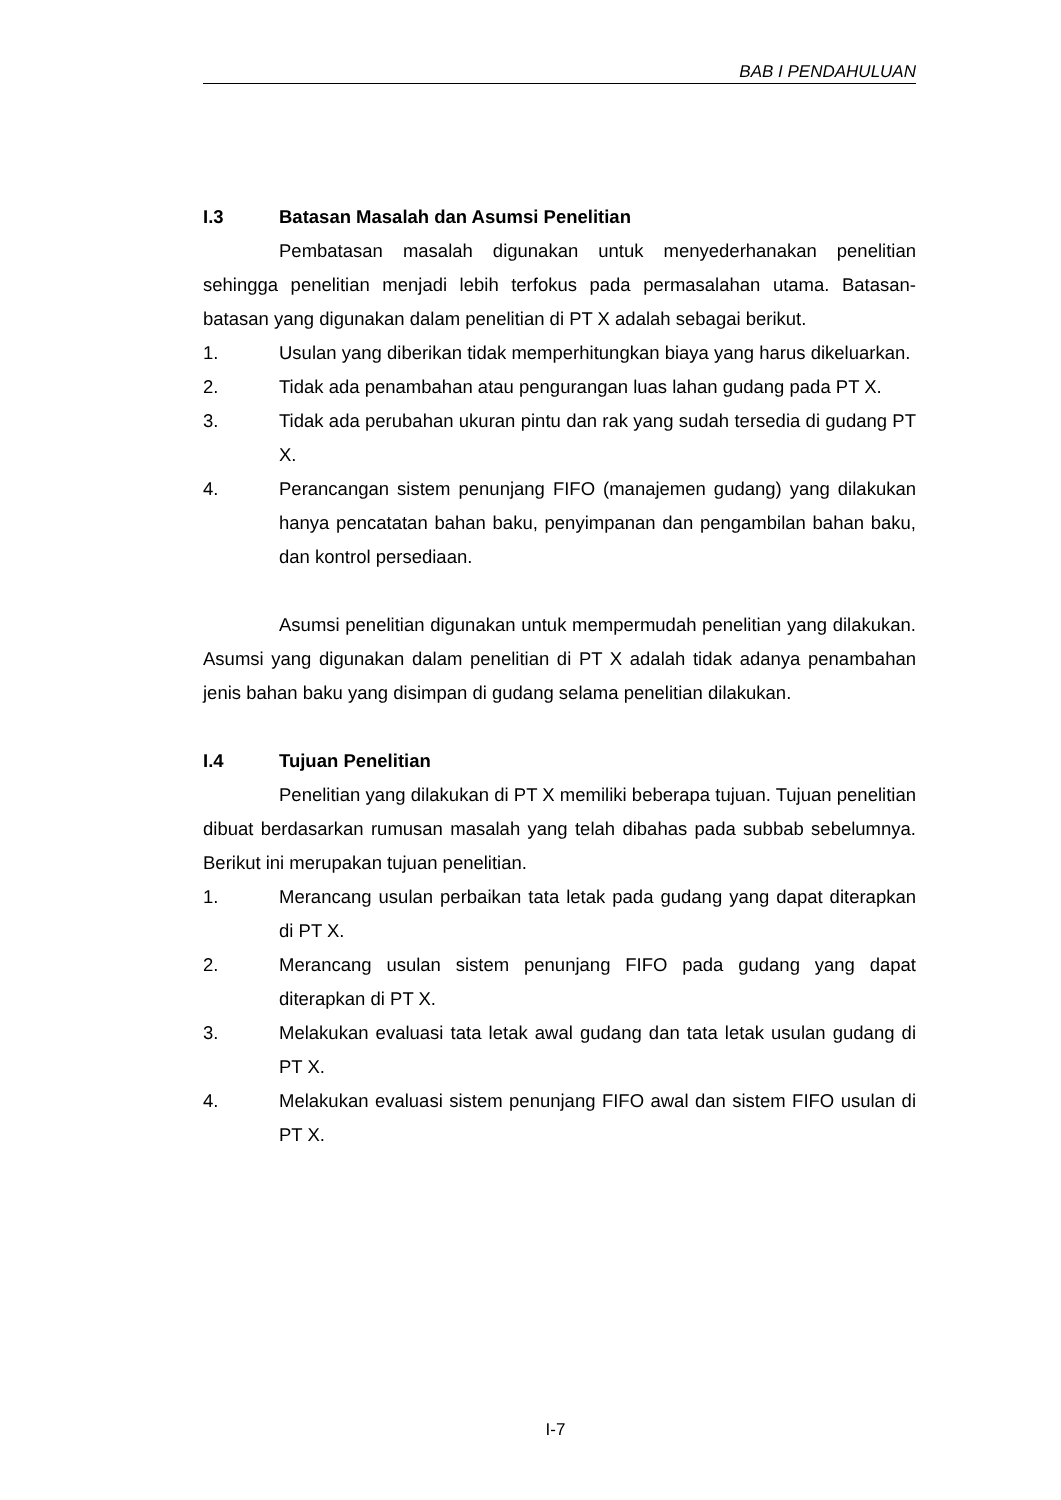BAB I PENDAHULUAN
I.3 Batasan Masalah dan Asumsi Penelitian
Pembatasan masalah digunakan untuk menyederhanakan penelitian sehingga penelitian menjadi lebih terfokus pada permasalahan utama. Batasan-batasan yang digunakan dalam penelitian di PT X adalah sebagai berikut.
1. Usulan yang diberikan tidak memperhitungkan biaya yang harus dikeluarkan.
2. Tidak ada penambahan atau pengurangan luas lahan gudang pada PT X.
3. Tidak ada perubahan ukuran pintu dan rak yang sudah tersedia di gudang PT X.
4. Perancangan sistem penunjang FIFO (manajemen gudang) yang dilakukan hanya pencatatan bahan baku, penyimpanan dan pengambilan bahan baku, dan kontrol persediaan.
Asumsi penelitian digunakan untuk mempermudah penelitian yang dilakukan. Asumsi yang digunakan dalam penelitian di PT X adalah tidak adanya penambahan jenis bahan baku yang disimpan di gudang selama penelitian dilakukan.
I.4 Tujuan Penelitian
Penelitian yang dilakukan di PT X memiliki beberapa tujuan. Tujuan penelitian dibuat berdasarkan rumusan masalah yang telah dibahas pada subbab sebelumnya. Berikut ini merupakan tujuan penelitian.
1. Merancang usulan perbaikan tata letak pada gudang yang dapat diterapkan di PT X.
2. Merancang usulan sistem penunjang FIFO pada gudang yang dapat diterapkan di PT X.
3. Melakukan evaluasi tata letak awal gudang dan tata letak usulan gudang di PT X.
4. Melakukan evaluasi sistem penunjang FIFO awal dan sistem FIFO usulan di PT X.
I-7